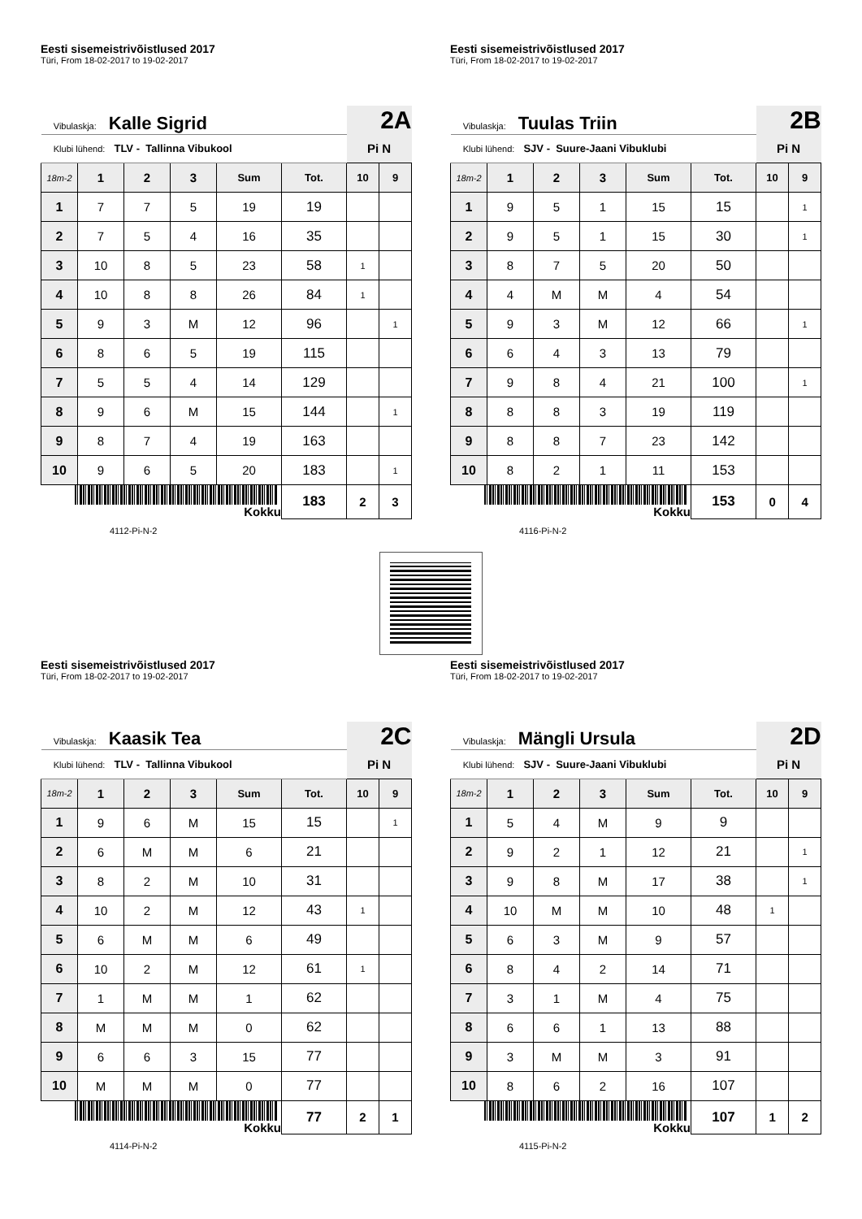Eesti sisemeistrivõistlused 2017
Türi, From 18-02-2017 to 19-02-2017
| Vibulaskja: Kalle Sigrid | | | | | | 2A | |
| Klubi lühend: TLV - Tallinna Vibukool | | | | | | Pi N | |
| 18m-2 | 1 | 2 | 3 | Sum | Tot. | 10 | 9 |
| 1 | 7 | 7 | 5 | 19 | 19 | | |
| 2 | 7 | 5 | 4 | 16 | 35 | | |
| 3 | 10 | 8 | 5 | 23 | 58 | 1 | |
| 4 | 10 | 8 | 8 | 26 | 84 | 1 | |
| 5 | 9 | 3 | M | 12 | 96 | | 1 |
| 6 | 8 | 6 | 5 | 19 | 115 | | |
| 7 | 5 | 5 | 4 | 14 | 129 | | |
| 8 | 9 | 6 | M | 15 | 144 | | 1 |
| 9 | 8 | 7 | 4 | 19 | 163 | | |
| 10 | 9 | 6 | 5 | 20 | 183 | | 1 |
| Kokku | | | | | 183 | 2 | 3 |
4112-Pi-N-2
Eesti sisemeistrivõistlused 2017
Türi, From 18-02-2017 to 19-02-2017
| Vibulaskja: Tuulas Triin | | | | | | 2B | |
| Klubi lühend: SJV - Suure-Jaani Vibuklubi | | | | | | Pi N | |
| 18m-2 | 1 | 2 | 3 | Sum | Tot. | 10 | 9 |
| 1 | 9 | 5 | 1 | 15 | 15 | | 1 |
| 2 | 9 | 5 | 1 | 15 | 30 | | 1 |
| 3 | 8 | 7 | 5 | 20 | 50 | | |
| 4 | 4 | M | M | 4 | 54 | | |
| 5 | 9 | 3 | M | 12 | 66 | | 1 |
| 6 | 6 | 4 | 3 | 13 | 79 | | |
| 7 | 9 | 8 | 4 | 21 | 100 | | 1 |
| 8 | 8 | 8 | 3 | 19 | 119 | | |
| 9 | 8 | 8 | 7 | 23 | 142 | | |
| 10 | 8 | 2 | 1 | 11 | 153 | | |
| Kokku | | | | | 153 | 0 | 4 |
4116-Pi-N-2
Eesti sisemeistrivõistlused 2017
Türi, From 18-02-2017 to 19-02-2017
| Vibulaskja: Kaasik Tea | | | | | | 2C | |
| Klubi lühend: TLV - Tallinna Vibukool | | | | | | Pi N | |
| 18m-2 | 1 | 2 | 3 | Sum | Tot. | 10 | 9 |
| 1 | 9 | 6 | M | 15 | 15 | | 1 |
| 2 | 6 | M | M | 6 | 21 | | |
| 3 | 8 | 2 | M | 10 | 31 | | |
| 4 | 10 | 2 | M | 12 | 43 | 1 | |
| 5 | 6 | M | M | 6 | 49 | | |
| 6 | 10 | 2 | M | 12 | 61 | 1 | |
| 7 | 1 | M | M | 1 | 62 | | |
| 8 | M | M | M | 0 | 62 | | |
| 9 | 6 | 6 | 3 | 15 | 77 | | |
| 10 | M | M | M | 0 | 77 | | |
| Kokku | | | | | 77 | 2 | 1 |
4114-Pi-N-2
Eesti sisemeistrivõistlused 2017
Türi, From 18-02-2017 to 19-02-2017
| Vibulaskja: Mängli Ursula | | | | | | 2D | |
| Klubi lühend: SJV - Suure-Jaani Vibuklubi | | | | | | Pi N | |
| 18m-2 | 1 | 2 | 3 | Sum | Tot. | 10 | 9 |
| 1 | 5 | 4 | M | 9 | 9 | | |
| 2 | 9 | 2 | 1 | 12 | 21 | | 1 |
| 3 | 9 | 8 | M | 17 | 38 | | 1 |
| 4 | 10 | M | M | 10 | 48 | 1 | |
| 5 | 6 | 3 | M | 9 | 57 | | |
| 6 | 8 | 4 | 2 | 14 | 71 | | |
| 7 | 3 | 1 | M | 4 | 75 | | |
| 8 | 6 | 6 | 1 | 13 | 88 | | |
| 9 | 3 | M | M | 3 | 91 | | |
| 10 | 8 | 6 | 2 | 16 | 107 | | |
| Kokku | | | | | 107 | 1 | 2 |
4115-Pi-N-2